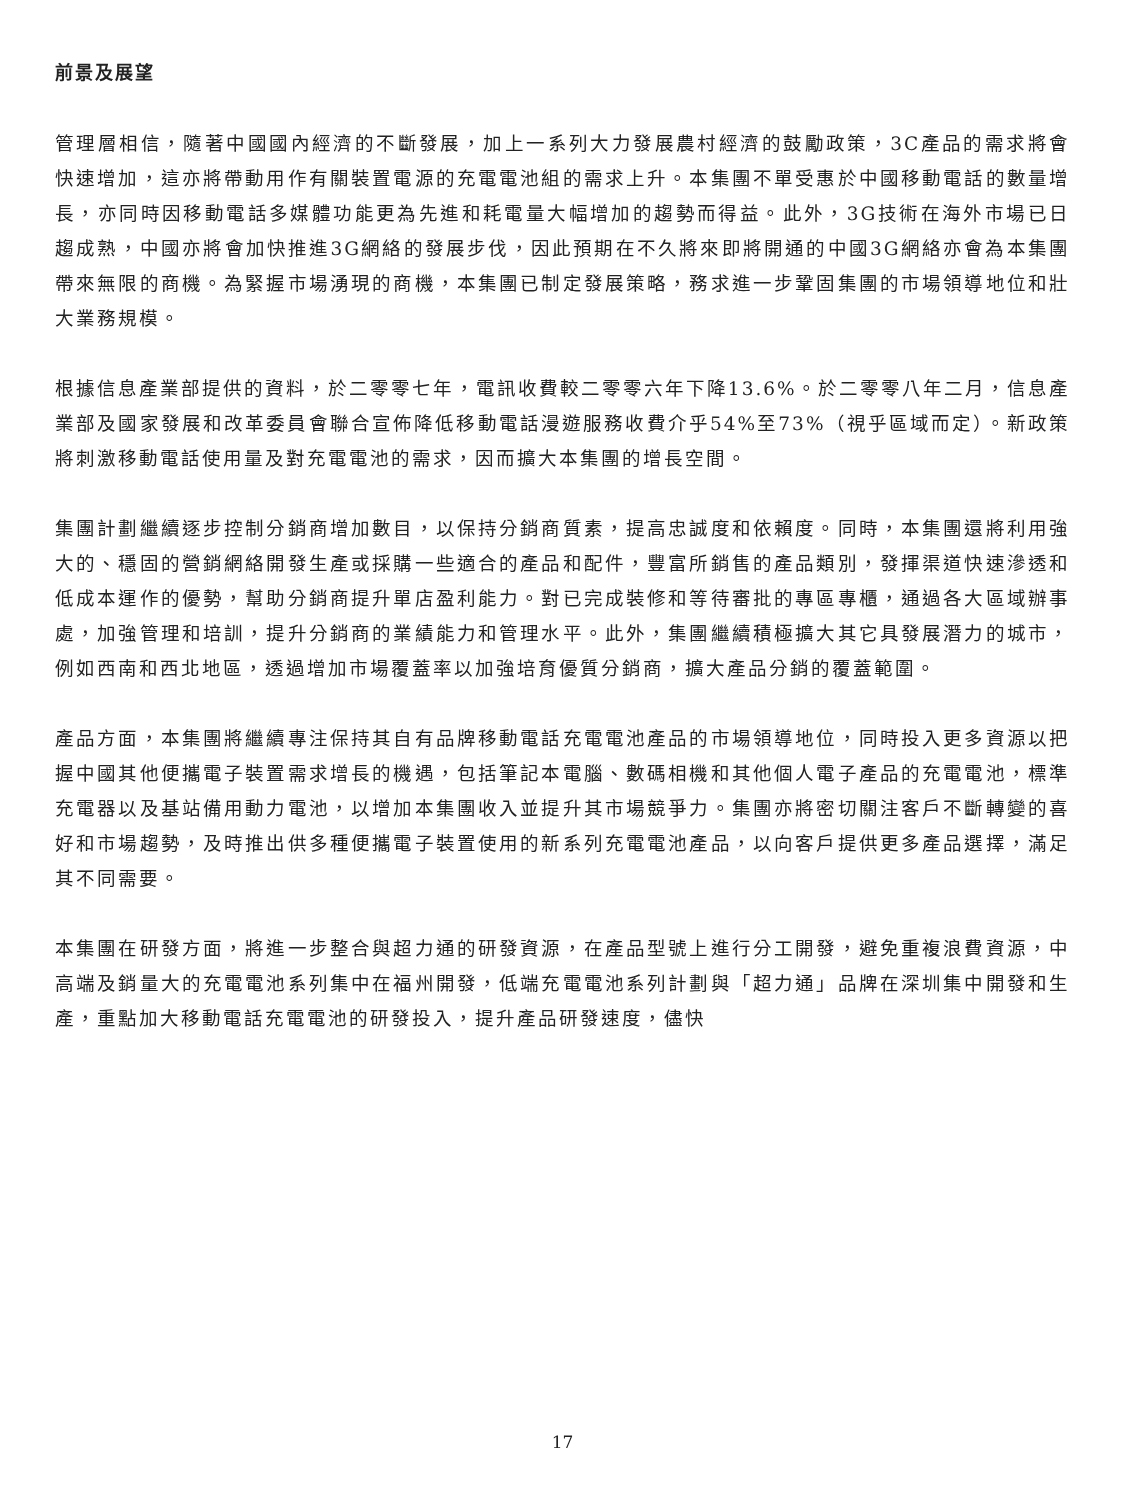前景及展望
管理層相信，隨著中國國內經濟的不斷發展，加上一系列大力發展農村經濟的鼓勵政策，3C產品的需求將會快速增加，這亦將帶動用作有關裝置電源的充電電池組的需求上升。本集團不單受惠於中國移動電話的數量增長，亦同時因移動電話多媒體功能更為先進和耗電量大幅增加的趨勢而得益。此外，3G技術在海外市場已日趨成熟，中國亦將會加快推進3G網絡的發展步伐，因此預期在不久將來即將開通的中國3G網絡亦會為本集團帶來無限的商機。為緊握市場湧現的商機，本集團已制定發展策略，務求進一步鞏固集團的市場領導地位和壯大業務規模。
根據信息產業部提供的資料，於二零零七年，電訊收費較二零零六年下降13.6%。於二零零八年二月，信息產業部及國家發展和改革委員會聯合宣佈降低移動電話漫遊服務收費介乎54%至73%（視乎區域而定）。新政策將刺激移動電話使用量及對充電電池的需求，因而擴大本集團的增長空間。
集團計劃繼續逐步控制分銷商增加數目，以保持分銷商質素，提高忠誠度和依賴度。同時，本集團還將利用強大的、穩固的營銷網絡開發生產或採購一些適合的產品和配件，豐富所銷售的產品類別，發揮渠道快速滲透和低成本運作的優勢，幫助分銷商提升單店盈利能力。對已完成裝修和等待審批的專區專櫃，通過各大區域辦事處，加強管理和培訓，提升分銷商的業績能力和管理水平。此外，集團繼續積極擴大其它具發展潛力的城市，例如西南和西北地區，透過增加市場覆蓋率以加強培育優質分銷商，擴大產品分銷的覆蓋範圍。
產品方面，本集團將繼續專注保持其自有品牌移動電話充電電池產品的市場領導地位，同時投入更多資源以把握中國其他便攜電子裝置需求增長的機遇，包括筆記本電腦、數碼相機和其他個人電子產品的充電電池，標準充電器以及基站備用動力電池，以增加本集團收入並提升其市場競爭力。集團亦將密切關注客戶不斷轉變的喜好和市場趨勢，及時推出供多種便攜電子裝置使用的新系列充電電池產品，以向客戶提供更多產品選擇，滿足其不同需要。
本集團在研發方面，將進一步整合與超力通的研發資源，在產品型號上進行分工開發，避免重複浪費資源，中高端及銷量大的充電電池系列集中在福州開發，低端充電電池系列計劃與「超力通」品牌在深圳集中開發和生產，重點加大移動電話充電電池的研發投入，提升產品研發速度，儘快
17